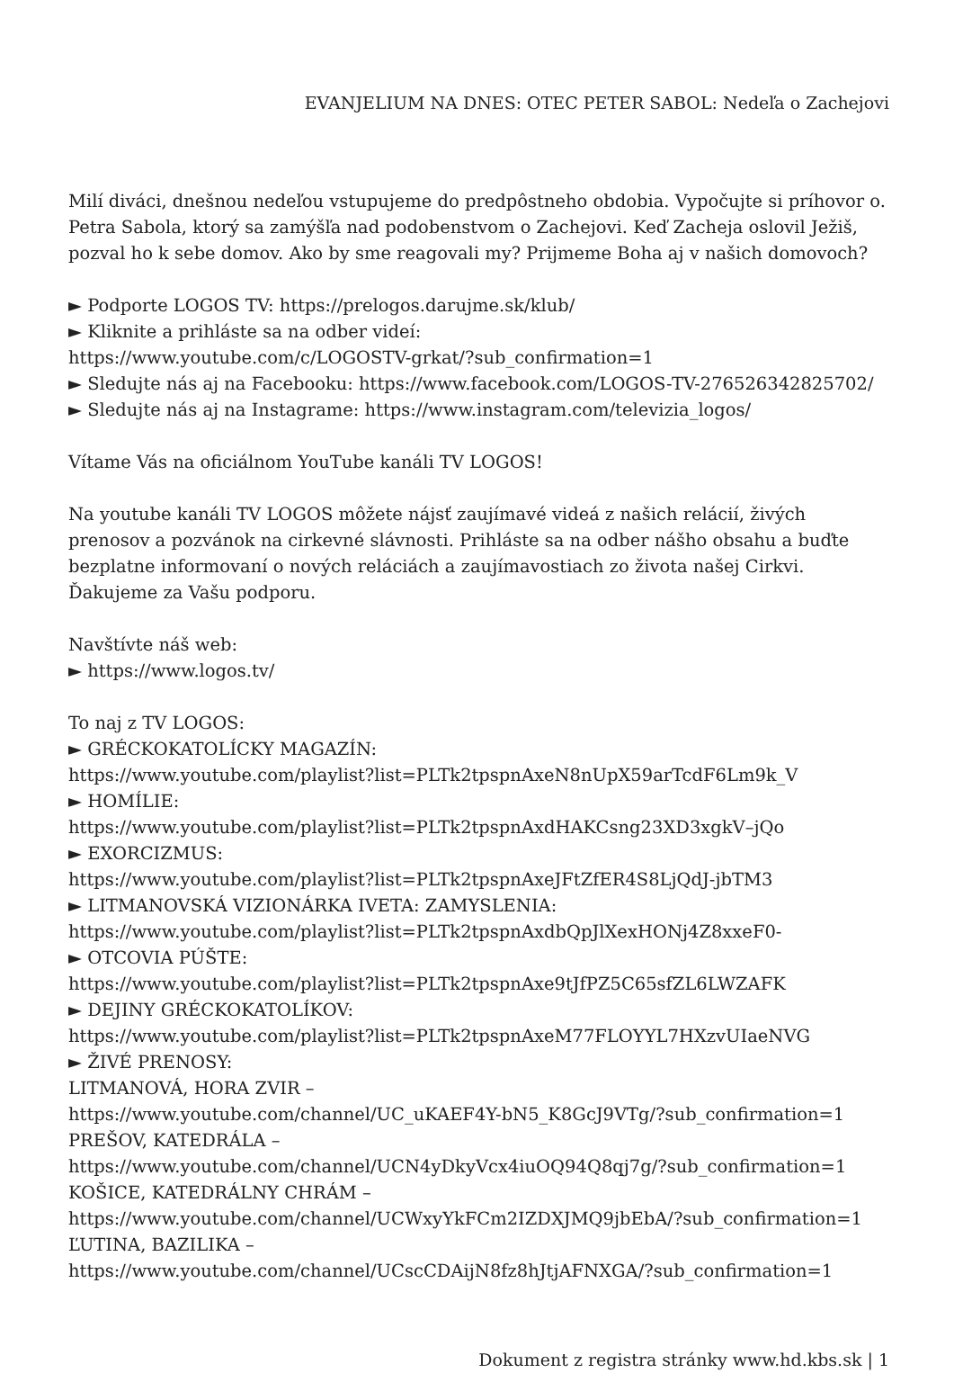EVANJELIUM NA DNES: OTEC PETER SABOL: Nedeľa o Zachejovi
Milí diváci, dnešnou nedeľou vstupujeme do predpôstneho obdobia. Vypočujte si príhovor o. Petra Sabola, ktorý sa zamýšľa nad podobenstvom o Zachejovi. Keď Zacheja oslovil Ježiš, pozval ho k sebe domov. Ako by sme reagovali my? Prijmeme Boha aj v našich domovoch?
► Podporte LOGOS TV: https://prelogos.darujme.sk/klub/
► Kliknite a prihláste sa na odber videí:
https://www.youtube.com/c/LOGOSTV-grkat/?sub_confirmation=1
► Sledujte nás aj na Facebooku: https://www.facebook.com/LOGOS-TV-276526342825702/
► Sledujte nás aj na Instagrame: https://www.instagram.com/televizia_logos/
Vítame Vás na oficiálnom YouTube kanáli TV LOGOS!
Na youtube kanáli TV LOGOS môžete nájsť zaujímavé videá z našich relácií, živých prenosov a pozvánok na cirkevné slávnosti. Prihláste sa na odber nášho obsahu a buďte bezplatne informovaní o nových reláciách a zaujímavostiach zo života našej Cirkvi. Ďakujeme za Vašu podporu.
Navštívte náš web:
► https://www.logos.tv/
To naj z TV LOGOS:
► GRÉCKOKATOLÍCKY MAGAZÍN:
https://www.youtube.com/playlist?list=PLTk2tpspnAxeN8nUpX59arTcdF6Lm9k_V
► HOMÍLIE:
https://www.youtube.com/playlist?list=PLTk2tpspnAxdHAKCsng23XD3xgkV–jQo
► EXORCIZMUS:
https://www.youtube.com/playlist?list=PLTk2tpspnAxeJFtZfER4S8LjQdJ-jbTM3
► LITMANOVSKÁ VIZIONÁRKA IVETA: ZAMYSLENIA:
https://www.youtube.com/playlist?list=PLTk2tpspnAxdbQpJlXexHONj4Z8xxeF0-
► OTCOVIA PÚŠTE:
https://www.youtube.com/playlist?list=PLTk2tpspnAxe9tJfPZ5C65sfZL6LWZAFK
► DEJINY GRÉCKOKATOLÍKOV:
https://www.youtube.com/playlist?list=PLTk2tpspnAxeM77FLOYYL7HXzvUIaeNVG
► ŽIVÉ PRENOSY:
LITMANOVÁ, HORA ZVIR –
https://www.youtube.com/channel/UC_uKAEF4Y-bN5_K8GcJ9VTg/?sub_confirmation=1
PREŠOV, KATEDRÁLA –
https://www.youtube.com/channel/UCN4yDkyVcx4iuOQ94Q8qj7g/?sub_confirmation=1
KOŠICE, KATEDRÁLNY CHRÁM –
https://www.youtube.com/channel/UCWxyYkFCm2IZDXJMQ9jbEbA/?sub_confirmation=1
ĽUTINA, BAZILIKA –
https://www.youtube.com/channel/UCscCDAijN8fz8hJtjAFNXGA/?sub_confirmation=1
Dokument z registra stránky www.hd.kbs.sk | 1